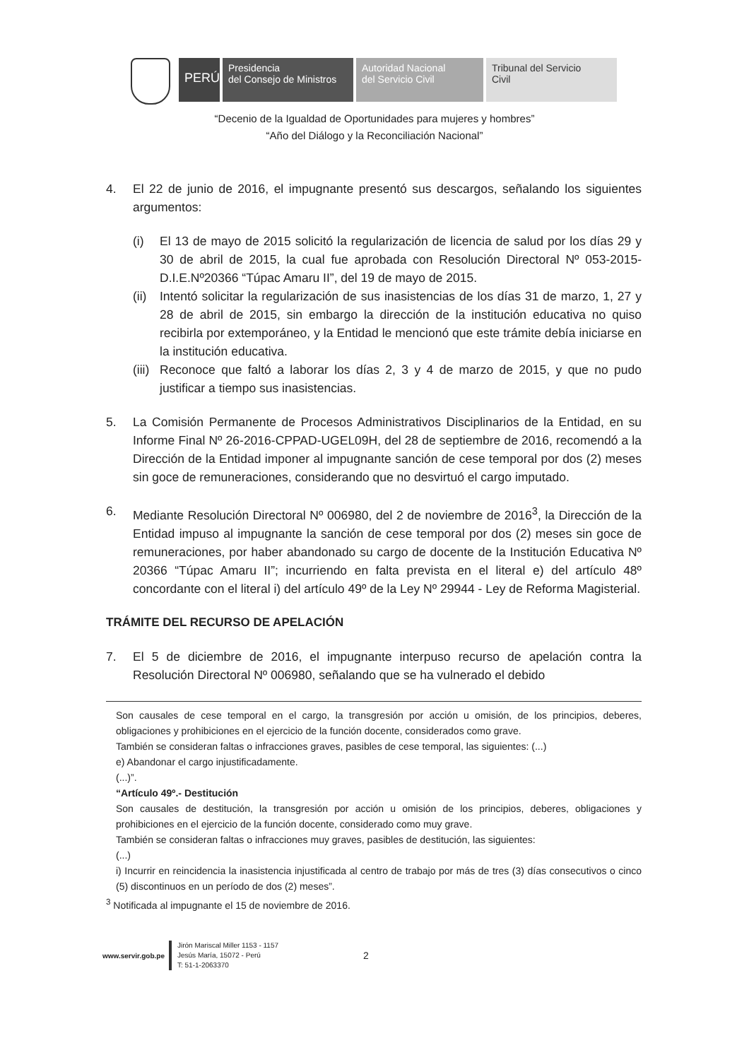PERÚ
Presidencia
del Consejo de Ministros
Autoridad Nacional
del Servicio Civil
Tribunal del Servicio
Civil
“Decenio de la Igualdad de Oportunidades para mujeres y hombres”
“Año del Diálogo y la Reconciliación Nacional”
4. El 22 de junio de 2016, el impugnante presentó sus descargos, señalando los siguientes argumentos:
(i) El 13 de mayo de 2015 solicitó la regularización de licencia de salud por los días 29 y 30 de abril de 2015, la cual fue aprobada con Resolución Directoral Nº 053-2015-D.I.E.Nº20366 “Túpac Amaru II”, del 19 de mayo de 2015.
(ii) Intentó solicitar la regularización de sus inasistencias de los días 31 de marzo, 1, 27 y 28 de abril de 2015, sin embargo la dirección de la institución educativa no quiso recibirla por extemporáneo, y la Entidad le mencionó que este trámite debía iniciarse en la institución educativa.
(iii) Reconoce que faltó a laborar los días 2, 3 y 4 de marzo de 2015, y que no pudo justificar a tiempo sus inasistencias.
5. La Comisión Permanente de Procesos Administrativos Disciplinarios de la Entidad, en su Informe Final Nº 26-2016-CPPAD-UGEL09H, del 28 de septiembre de 2016, recomendó a la Dirección de la Entidad imponer al impugnante sanción de cese temporal por dos (2) meses sin goce de remuneraciones, considerando que no desvirtuó el cargo imputado.
6. Mediante Resolución Directoral Nº 006980, del 2 de noviembre de 2016<sup>3</sup>, la Dirección de la Entidad impuso al impugnante la sanción de cese temporal por dos (2) meses sin goce de remuneraciones, por haber abandonado su cargo de docente de la Institución Educativa Nº 20366 “Túpac Amaru II”; incurriendo en falta prevista en el literal e) del artículo 48º concordante con el literal i) del artículo 49º de la Ley Nº 29944 - Ley de Reforma Magisterial.
TRÁMITE DEL RECURSO DE APELACIÓN
7. El 5 de diciembre de 2016, el impugnante interpuso recurso de apelación contra la Resolución Directoral Nº 006980, señalando que se ha vulnerado el debido
Son causales de cese temporal en el cargo, la transgresión por acción u omisión, de los principios, deberes, obligaciones y prohibiciones en el ejercicio de la función docente, considerados como grave.
También se consideran faltas o infracciones graves, pasibles de cese temporal, las siguientes: (...)
e) Abandonar el cargo injustificadamente.
(...)”.
“Artículo 49º.- Destitución
Son causales de destitución, la transgresión por acción u omisión de los principios, deberes, obligaciones y prohibiciones en el ejercicio de la función docente, considerado como muy grave.
También se consideran faltas o infracciones muy graves, pasibles de destitución, las siguientes:
(...)
i) Incurrir en reincidencia la inasistencia injustificada al centro de trabajo por más de tres (3) días consecutivos o cinco (5) discontinuos en un período de dos (2) meses”.
<sup>3</sup> Notificada al impugnante el 15 de noviembre de 2016.
www.servir.gob.pe
Jirón Mariscal Miller 1153 - 1157
Jesús María, 15072 - Perú
T: 51-1-2063370
2